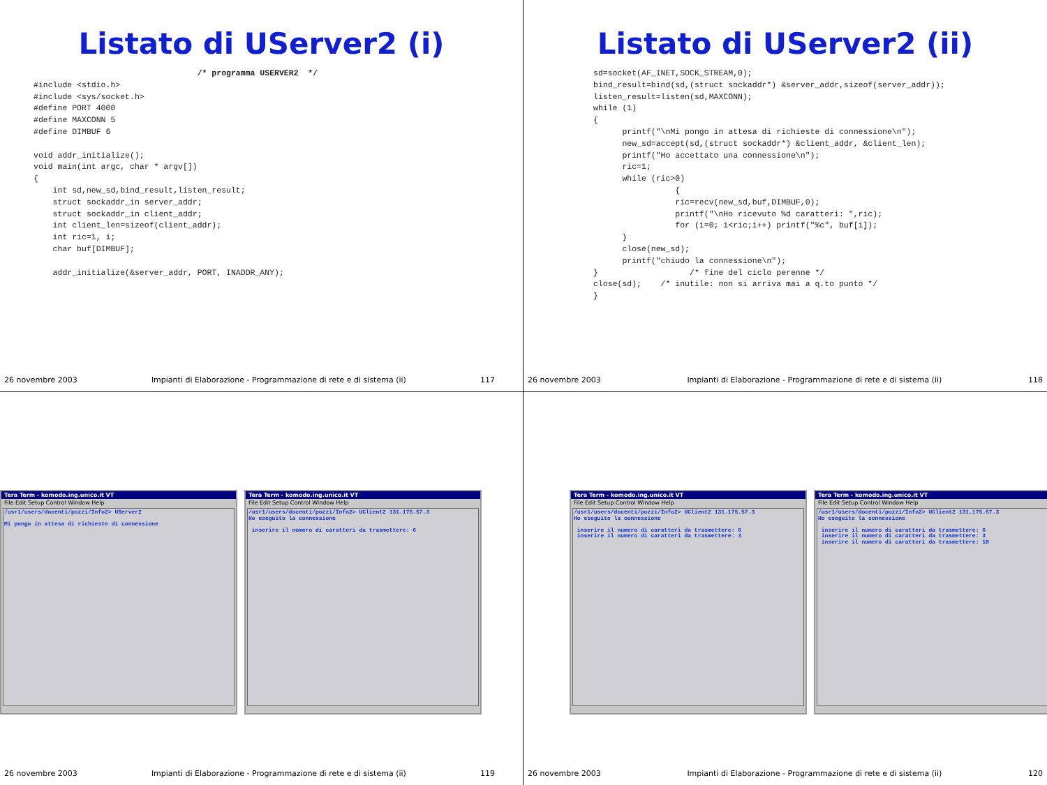Listato di UServer2 (i)
                                  /* programma USERVER2  */
#include <stdio.h>
#include <sys/socket.h>
#define PORT 4000
#define MAXCONN 5
#define DIMBUF 6

void addr_initialize();
void main(int argc, char * argv[])
{
    int sd,new_sd,bind_result,listen_result;
    struct sockaddr_in server_addr;
    struct sockaddr_in client_addr;
    int client_len=sizeof(client_addr);
    int ric=1, i;
    char buf[DIMBUF];

    addr_initialize(&server_addr, PORT, INADDR_ANY);
26 novembre 2003 Impianti di Elaborazione - Programmazione di rete e di sistema (ii) 117
Listato di UServer2 (ii)
sd=socket(AF_INET,SOCK_STREAM,0);
bind_result=bind(sd,(struct sockaddr*) &server_addr,sizeof(server_addr));
listen_result=listen(sd,MAXCONN);
while (1)
{
      printf("\nMi pongo in attesa di richieste di connessione\n");
      new_sd=accept(sd,(struct sockaddr*) &client_addr, &client_len);
      printf("Ho accettato una connessione\n");
      ric=1;
      while (ric>0)
                 {
                 ric=recv(new_sd,buf,DIMBUF,0);
                 printf("\nHo ricevuto %d caratteri: ",ric);
                 for (i=0; i<ric;i++) printf("%c", buf[i]);
      }
      close(new_sd);
      printf("chiudo la connessione\n");
}                   /* fine del ciclo perenne */
close(sd);    /* inutile: non si arriva mai a q.to punto */
}
26 novembre 2003 Impianti di Elaborazione - Programmazione di rete e di sistema (ii) 118
Tera Term - komodo.ing.unico.it VT
File Edit Setup Control Window Help
/usr1/users/docenti/pozzi/Info2> UServer2 Mi pongo in attesa di richieste di connessione
Tera Term - komodo.ing.unico.it VT
File Edit Setup Control Window Help
/usr1/users/docenti/pozzi/Info2> UClient2 131.175.57.3 Ho eseguito la connessione inserire il numero di caratteri da trasmettere: 6
26 novembre 2003 Impianti di Elaborazione - Programmazione di rete e di sistema (ii) 119
Tera Term - komodo.ing.unico.it VT
File Edit Setup Control Window Help
/usr1/users/docenti/pozzi/Info2> UClient2 131.175.57.3 Ho eseguito la connessione inserire il numero di caratteri da trasmettere: 6 inserire il numero di caratteri da trasmettere: 3
Tera Term - komodo.ing.unico.it VT
File Edit Setup Control Window Help
/usr1/users/docenti/pozzi/Info2> UClient2 131.175.57.3 Ho eseguito la connessione inserire il numero di caratteri da trasmettere: 6 inserire il numero di caratteri da trasmettere: 3 inserire il numero di caratteri da trasmettere: 10
26 novembre 2003 Impianti di Elaborazione - Programmazione di rete e di sistema (ii) 120